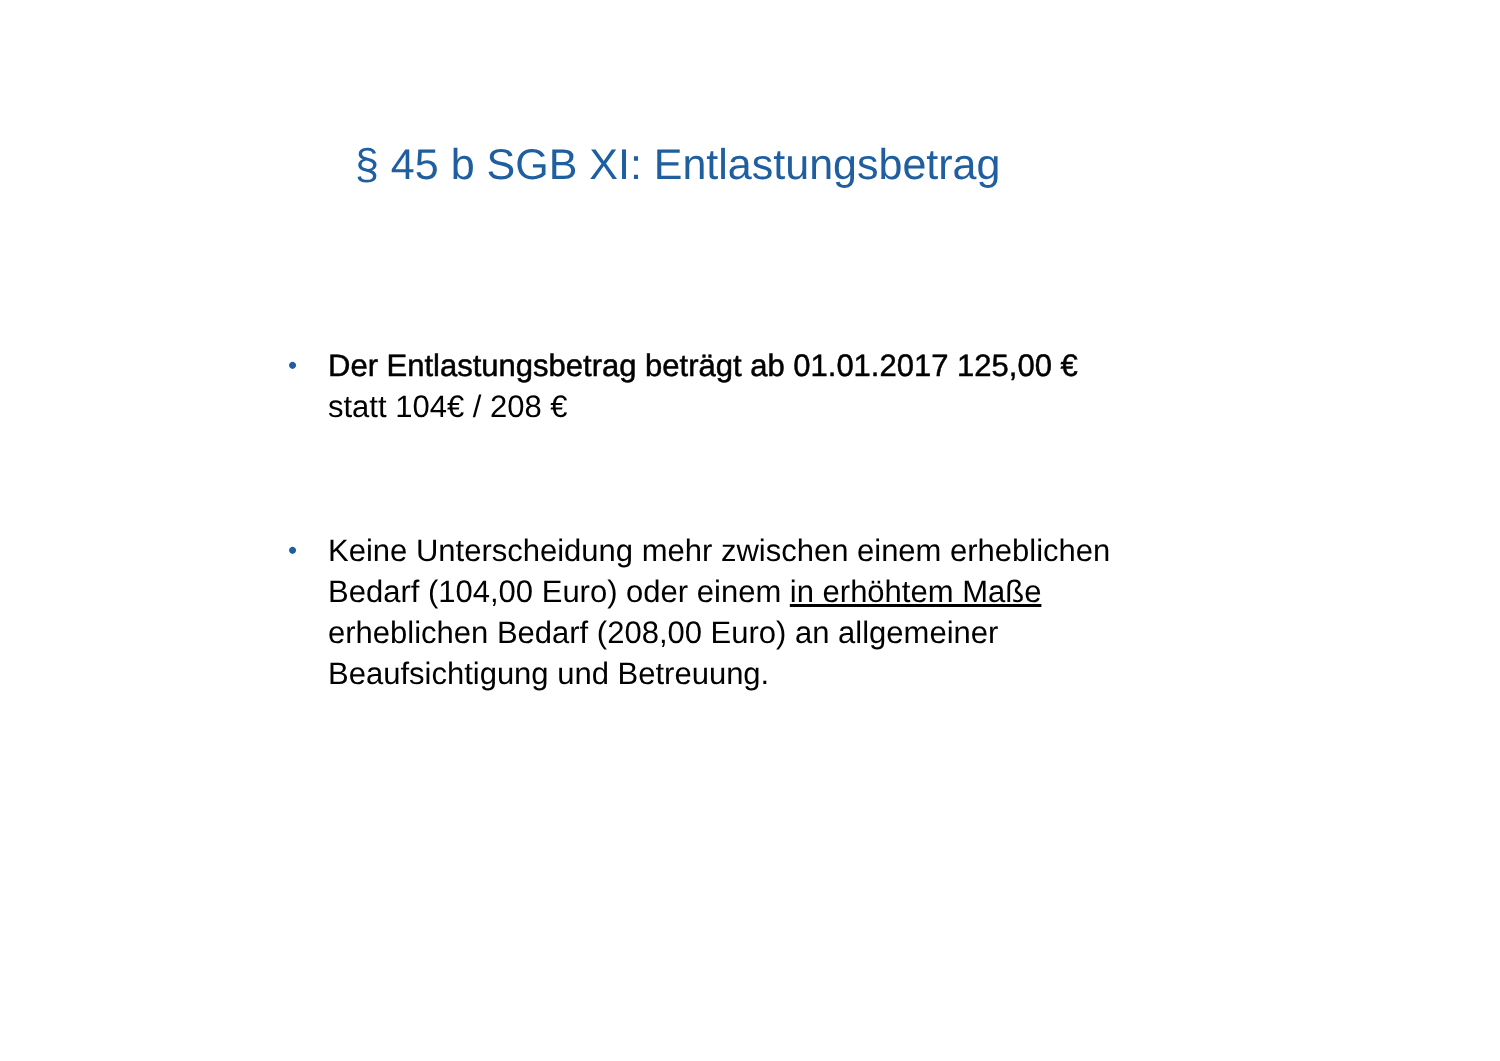§ 45 b SGB XI: Entlastungsbetrag
•
Der Entlastungsbetrag beträgt ab 01.01.2017 125,00 €
statt 104€ / 208 €
•
Keine Unterscheidung mehr zwischen einem erheblichen
Bedarf (104,00 Euro) oder einem in erhöhtem Maße
erheblichen Bedarf (208,00 Euro) an allgemeiner
Beaufsichtigung und Betreuung.